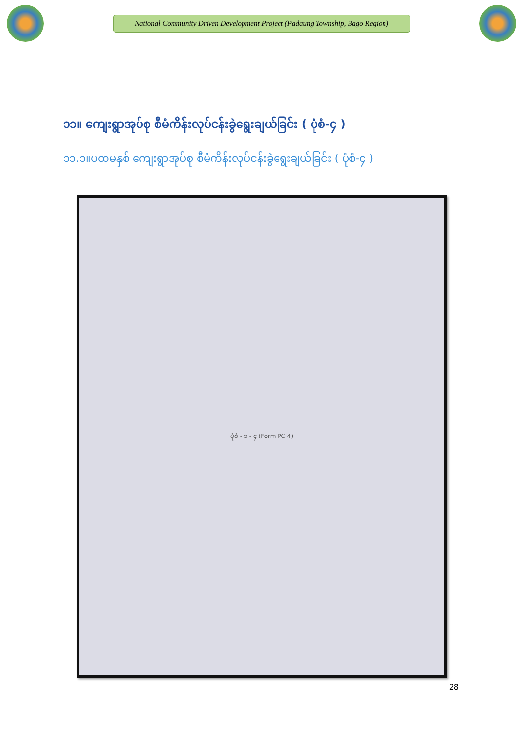National Community Driven Development Project (Padaung Township, Bago Region)
၁၁။ ကျေးရွာအုပ်စု စီမံကိန်းလုပ်ငန်းခွဲရွေးချယ်ခြင်း ( ပုံစံ-၄ )
၁၁.၁။ပထမနှစ် ကျေးရွာအုပ်စု စီမံကိန်းလုပ်ငန်းခွဲရွေးချယ်ခြင်း ( ပုံစံ-၄ )
ပုံစံ - ၁ - ၄ (Form PC 4)
28